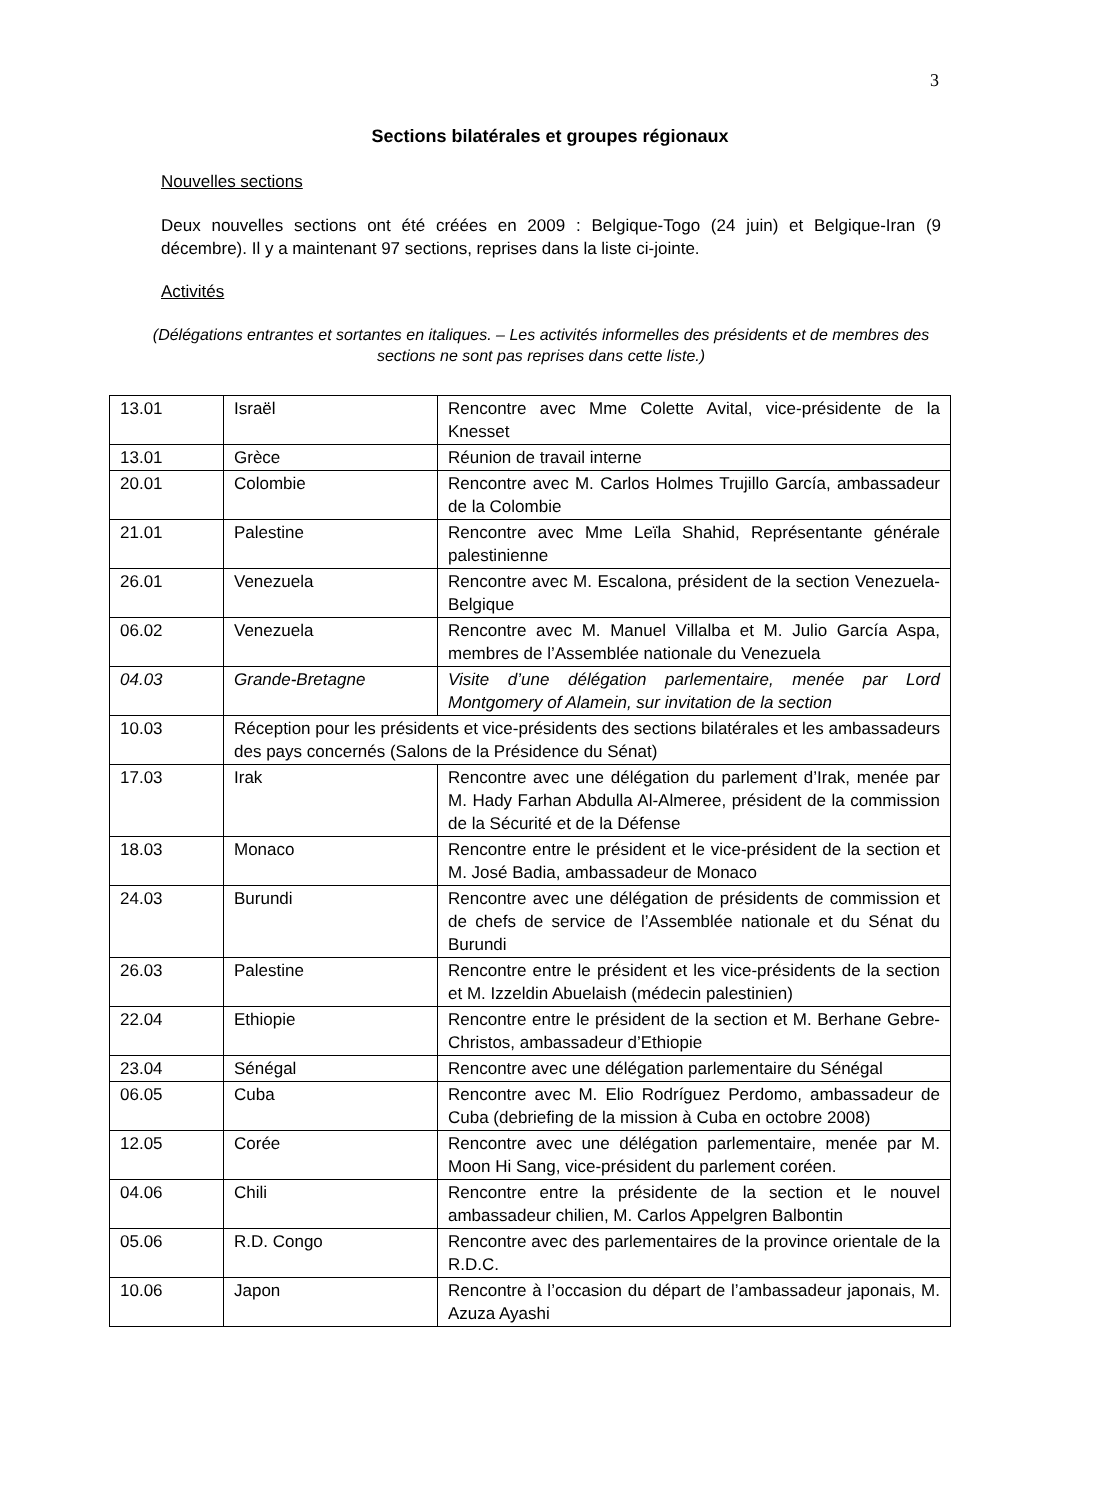3
Sections bilatérales et groupes régionaux
Nouvelles sections
Deux nouvelles sections ont été créées en 2009 : Belgique-Togo (24 juin) et Belgique-Iran (9 décembre). Il y a maintenant 97 sections, reprises dans la liste ci-jointe.
Activités
(Délégations entrantes et sortantes en italiques. – Les activités informelles des présidents et de membres des sections ne sont pas reprises dans cette liste.)
| 13.01 | Israël | Rencontre avec Mme Colette Avital, vice-présidente de la Knesset |
| 13.01 | Grèce | Réunion de travail interne |
| 20.01 | Colombie | Rencontre avec M. Carlos Holmes Trujillo García, ambassadeur de la Colombie |
| 21.01 | Palestine | Rencontre avec Mme Leïla Shahid, Représentante générale palestinienne |
| 26.01 | Venezuela | Rencontre avec M. Escalona, président de la section Venezuela-Belgique |
| 06.02 | Venezuela | Rencontre avec M. Manuel Villalba et M. Julio García Aspa, membres de l’Assemblée nationale du Venezuela |
| 04.03 | Grande-Bretagne | Visite d’une délégation parlementaire, menée par Lord Montgomery of Alamein, sur invitation de la section |
| 10.03 | Réception pour les présidents et vice-présidents des sections bilatérales et les ambassadeurs des pays concernés (Salons de la Présidence du Sénat) | |
| 17.03 | Irak | Rencontre avec une délégation du parlement d’Irak, menée par M. Hady Farhan Abdulla Al-Almeree, président de la commission de la Sécurité et de la Défense |
| 18.03 | Monaco | Rencontre entre le président et le vice-président de la section et M. José Badia, ambassadeur de Monaco |
| 24.03 | Burundi | Rencontre avec une délégation de présidents de commission et de chefs de service de l’Assemblée nationale et du Sénat du Burundi |
| 26.03 | Palestine | Rencontre entre le président et les vice-présidents de la section et M. Izzeldin Abuelaish (médecin palestinien) |
| 22.04 | Ethiopie | Rencontre entre le président de la section et M. Berhane Gebre-Christos, ambassadeur d’Ethiopie |
| 23.04 | Sénégal | Rencontre avec une délégation parlementaire du Sénégal |
| 06.05 | Cuba | Rencontre avec M. Elio Rodríguez Perdomo, ambassadeur de Cuba (debriefing de la mission à Cuba en octobre 2008) |
| 12.05 | Corée | Rencontre avec une délégation parlementaire, menée par M. Moon Hi Sang, vice-président du parlement coréen. |
| 04.06 | Chili | Rencontre entre la présidente de la section et le nouvel ambassadeur chilien, M. Carlos Appelgren Balbontin |
| 05.06 | R.D. Congo | Rencontre avec des parlementaires de la province orientale de la R.D.C. |
| 10.06 | Japon | Rencontre à l’occasion du départ de l’ambassadeur japonais, M. Azuza Ayashi |